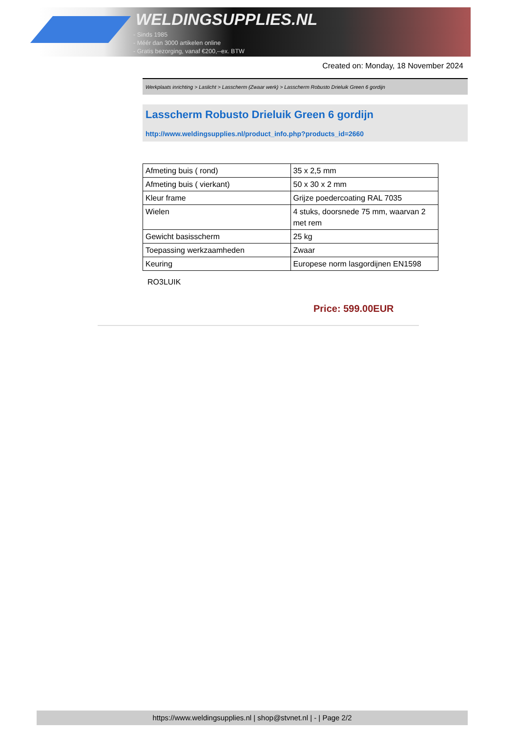WELDINGSUPPLIES.NL
- Sinds 1985
- Méér dan 3000 artikelen online
- Gratis bezorging, vanaf €200,--ex. BTW
Created on: Monday, 18 November 2024
Werkplaats inrichting > Laslicht > Lasscherm (Zwaar werk) > Lasscherm Robusto Drieluik Green 6 gordijn
Lasscherm Robusto Drieluik Green 6 gordijn
http://www.weldingsupplies.nl/product_info.php?products_id=2660
| Afmeting buis ( rond) | 35 x 2,5 mm |
| Afmeting buis ( vierkant) | 50 x 30 x 2 mm |
| Kleur frame | Grijze poedercoating RAL 7035 |
| Wielen | 4 stuks, doorsnede 75 mm, waarvan 2 met rem |
| Gewicht basisscherm | 25 kg |
| Toepassing werkzaamheden | Zwaar |
| Keuring | Europese norm lasgordijnen EN1598 |
RO3LUIK
Price: 599.00EUR
https://www.weldingsupplies.nl | shop@stvnet.nl | - | Page 2/2